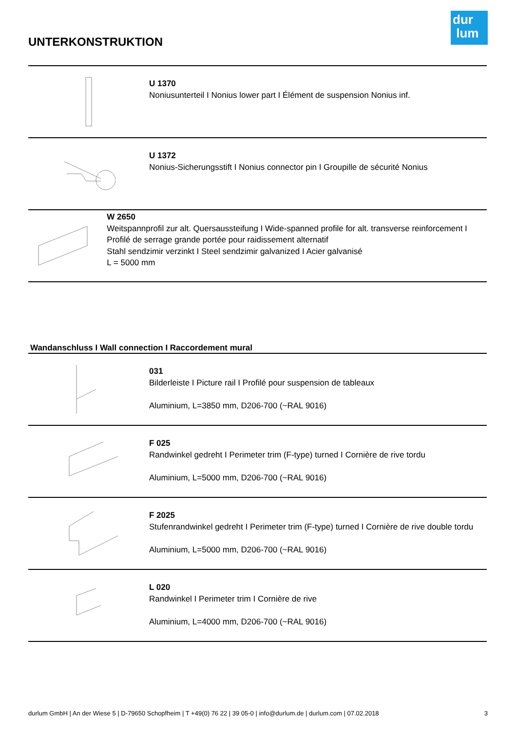dur
lum
UNTERKONSTRUKTION
U 1370
Noniusunterteil I Nonius lower part I Élément de suspension Nonius inf.
U 1372
Nonius-Sicherungsstift I Nonius connector pin I Groupille de sécurité Nonius
W 2650
Weitspannprofil zur alt. Quersaussteifung I Wide-spanned profile for alt. transverse reinforcement I Profilé de serrage grande portée pour raidissement alternatif
Stahl sendzimir verzinkt I Steel sendzimir galvanized I Acier galvanisé
L = 5000 mm
Wandanschluss I Wall connection I Raccordement mural
031
Bilderleiste I Picture rail I Profilé pour suspension de tableaux
Aluminium, L=3850 mm, D206-700 (~RAL 9016)
F 025
Randwinkel gedreht I Perimeter trim (F-type) turned I Cornière de rive tordu
Aluminium, L=5000 mm, D206-700 (~RAL 9016)
F 2025
Stufenrandwinkel gedreht I Perimeter trim (F-type) turned I Cornière de rive double tordu
Aluminium, L=5000 mm, D206-700 (~RAL 9016)
L 020
Randwinkel I Perimeter trim I Cornière de rive
Aluminium, L=4000 mm, D206-700 (~RAL 9016)
durlum GmbH | An der Wiese 5 | D-79650 Schopfheim | T +49(0) 76 22 | 39 05-0 | info@durlum.de | durlum.com | 07.02.2018 3